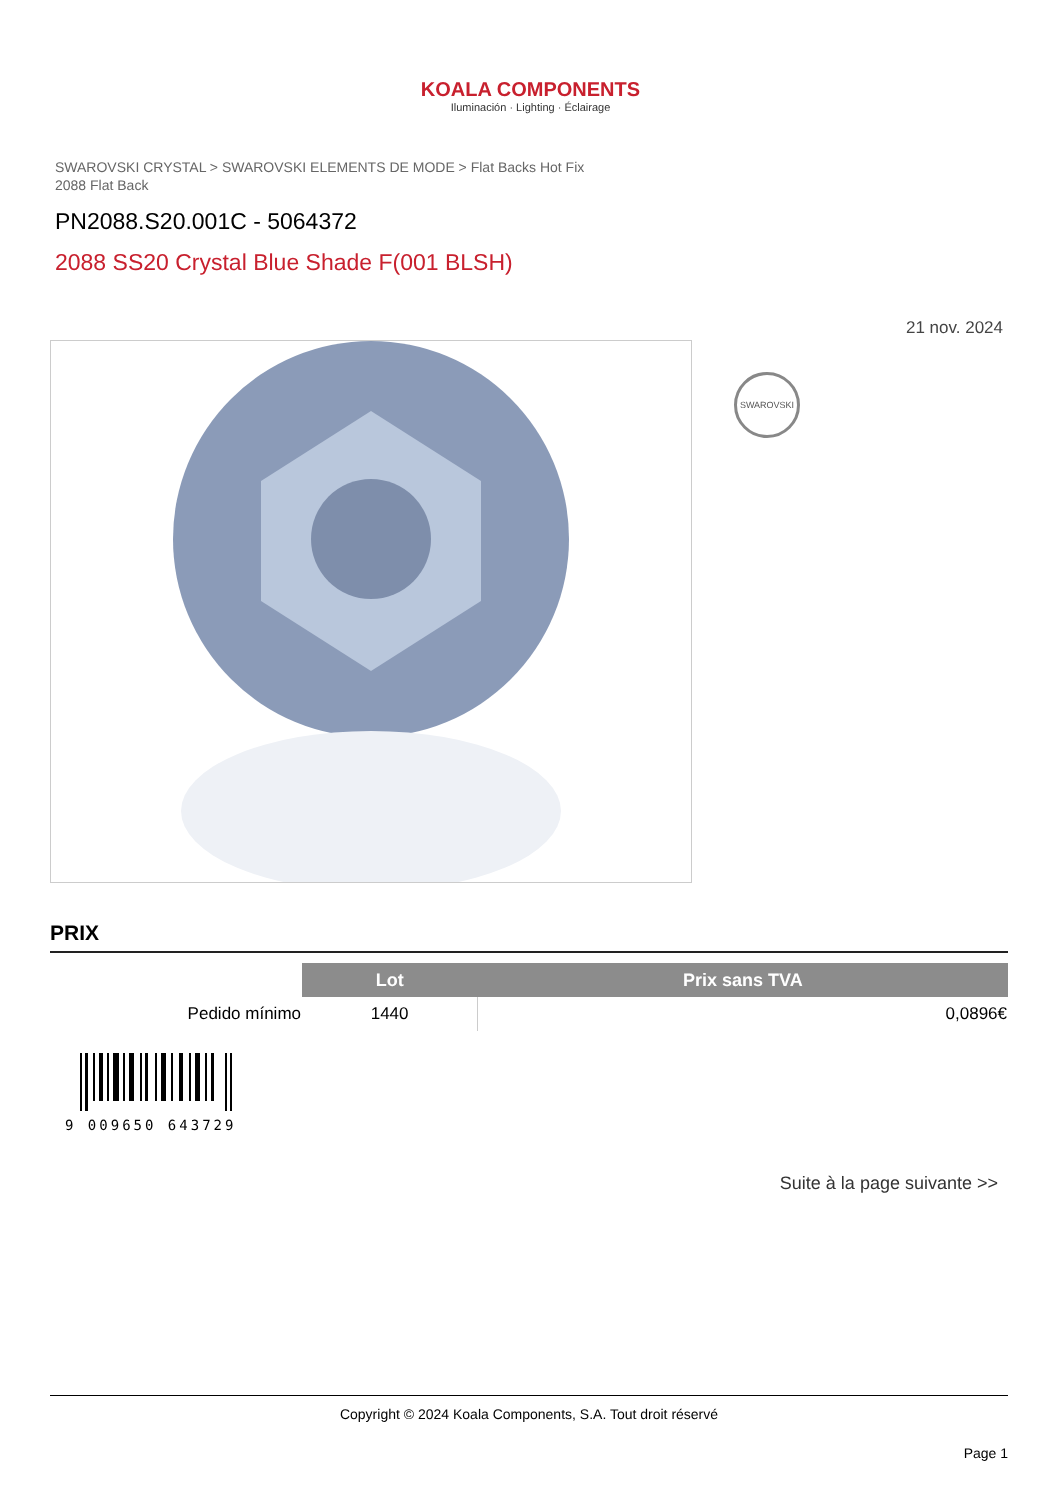KOALA COMPONENTS
Iluminación · Lighting · Éclairage
SWAROVSKI CRYSTAL > SWAROVSKI ELEMENTS DE MODE > Flat Backs Hot Fix
2088 Flat Back
PN2088.S20.001C - 5064372
2088 SS20 Crystal Blue Shade F(001 BLSH)
21 nov. 2024
SWAROVSKI
PRIX
| | Lot | Prix sans TVA |
| --- | --- | --- |
| Pedido mínimo | 1440 | 0,0896€ |
9 009650 643729
Suite à la page suivante >>
Copyright © 2024 Koala Components, S.A. Tout droit réservé
Page 1